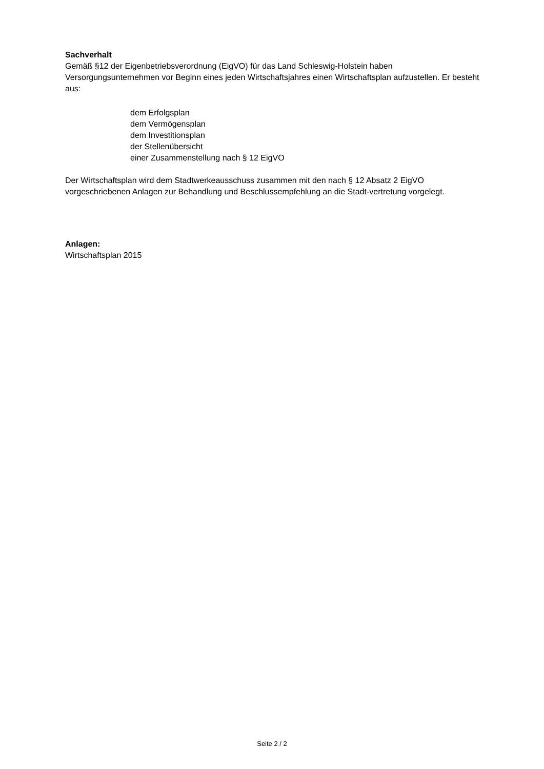Sachverhalt
Gemäß §12 der Eigenbetriebsverordnung (EigVO) für das Land Schleswig-Holstein haben Versorgungsunternehmen vor Beginn eines jeden Wirtschaftsjahres einen Wirtschaftsplan aufzustellen. Er besteht aus:
dem Erfolgsplan
dem Vermögensplan
dem Investitionsplan
der Stellenübersicht
einer Zusammenstellung nach § 12 EigVO
Der Wirtschaftsplan wird dem Stadtwerkeausschuss zusammen mit den nach § 12 Absatz 2 EigVO vorgeschriebenen Anlagen zur Behandlung und Beschlussempfehlung an die Stadt-vertretung vorgelegt.
Anlagen:
Wirtschaftsplan 2015
Seite 2 / 2